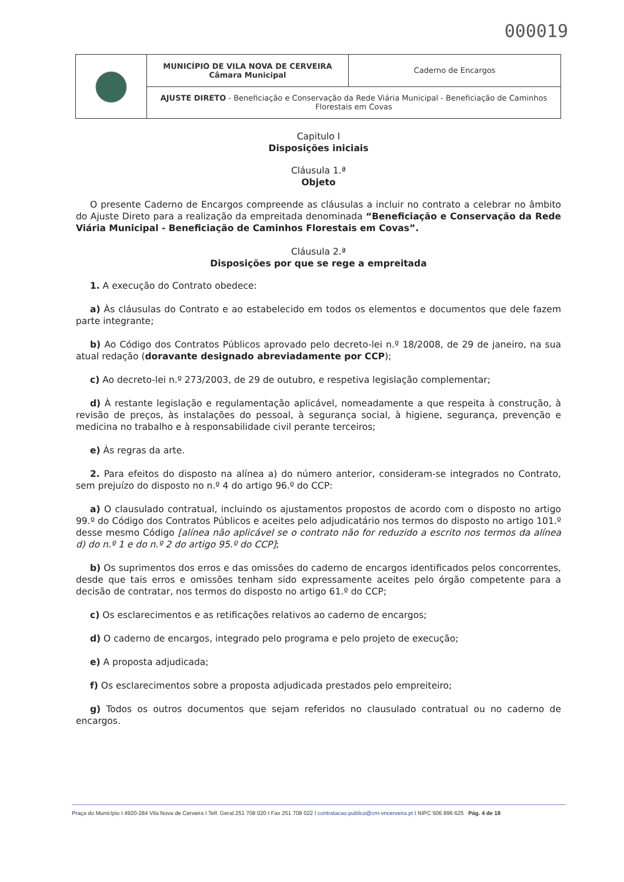000019
| | MUNICÍPIO DE VILA NOVA DE CERVEIRA Câmara Municipal | Caderno de Encargos |
| | AJUSTE DIRETO - Beneficiação e Conservação da Rede Viária Municipal - Beneficiação de Caminhos Florestais em Covas | |
Capitulo I
Disposições iniciais
Cláusula 1.ª
Objeto
O presente Caderno de Encargos compreende as cláusulas a incluir no contrato a celebrar no âmbito do Ajuste Direto para a realização da empreitada denominada “Beneficiação e Conservação da Rede Viária Municipal - Beneficiação de Caminhos Florestais em Covas”.
Cláusula 2.ª
Disposições por que se rege a empreitada
1. A execução do Contrato obedece:
a) Às cláusulas do Contrato e ao estabelecido em todos os elementos e documentos que dele fazem parte integrante;
b) Ao Código dos Contratos Públicos aprovado pelo decreto-lei n.º 18/2008, de 29 de janeiro, na sua atual redação (doravante designado abreviadamente por CCP);
c) Ao decreto-lei n.º 273/2003, de 29 de outubro, e respetiva legislação complementar;
d) À restante legislação e regulamentação aplicável, nomeadamente a que respeita à construção, à revisão de preços, às instalações do pessoal, à segurança social, à higiene, segurança, prevenção e medicina no trabalho e à responsabilidade civil perante terceiros;
e) Às regras da arte.
2. Para efeitos do disposto na alínea a) do número anterior, consideram-se integrados no Contrato, sem prejuízo do disposto no n.º 4 do artigo 96.º do CCP:
a) O clausulado contratual, incluindo os ajustamentos propostos de acordo com o disposto no artigo 99.º do Código dos Contratos Públicos e aceites pelo adjudicatário nos termos do disposto no artigo 101.º desse mesmo Código [alínea não aplicável se o contrato não for reduzido a escrito nos termos da alínea d) do n.º 1 e do n.º 2 do artigo 95.º do CCP];
b) Os suprimentos dos erros e das omissões do caderno de encargos identificados pelos concorrentes, desde que tais erros e omissões tenham sido expressamente aceites pelo órgão competente para a decisão de contratar, nos termos do disposto no artigo 61.º do CCP;
c) Os esclarecimentos e as retificações relativos ao caderno de encargos;
d) O caderno de encargos, integrado pelo programa e pelo projeto de execução;
e) A proposta adjudicada;
f) Os esclarecimentos sobre a proposta adjudicada prestados pelo empreiteiro;
g) Todos os outros documentos que sejam referidos no clausulado contratual ou no caderno de encargos.
Praça do Município I 4920-284 Vila Nova de Cerveira I Telf. Geral 251 708 020 I Fax 251 708 022 I contratacao.publica@cm-vncerveira.pt I NIPC 506 896 625 Pág. 4 de 18